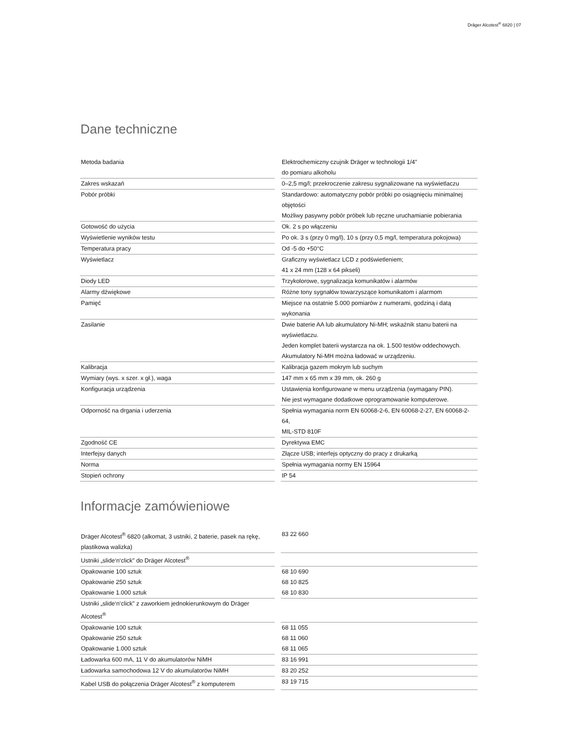Dräger Alcotest<sup>®</sup> 6820 | 07
Dane techniczne
| Metoda badania | | Elektrochemiczny czujnik Dräger w technologii 1/4” do pomiaru alkoholu |
| Zakres wskazań | | 0–2,5 mg/l; przekroczenie zakresu sygnalizowane na wyświetlaczu |
| Pobór próbki | | Standardowo: automatyczny pobór próbki po osiągnięciu minimalnej objętości Możliwy pasywny pobór próbek lub ręczne uruchamianie pobierania |
| Gotowość do użycia | | Ok. 2 s po włączeniu |
| Wyświetlenie wyników testu | | Po ok. 3 s (przy 0 mg/l), 10 s (przy 0,5 mg/l, temperatura pokojowa) |
| Temperatura pracy | | Od -5 do +50°C |
| Wyświetlacz | | Graficzny wyświetlacz LCD z podświetleniem; 41 x 24 mm (128 x 64 pikseli) |
| Diody LED | | Trzykolorowe, sygnalizacja komunikatów i alarmów |
| Alarmy dźwiękowe | | Różne tony sygnałów towarzyszące komunikatom i alarmom |
| Pamięć | | Miejsce na ostatnie 5.000 pomiarów z numerami, godziną i datą wykonania |
| Zasilanie | | Dwie baterie AA lub akumulatory Ni-MH; wskaźnik stanu baterii na wyświetlaczu. Jeden komplet baterii wystarcza na ok. 1.500 testów oddechowych. Akumulatory Ni-MH można ładować w urządzeniu. |
| Kalibracja | | Kalibracja gazem mokrym lub suchym |
| Wymiary (wys. x szer. x gł.), waga | | 147 mm x 65 mm x 39 mm, ok. 260 g |
| Konfiguracja urządzenia | | Ustawienia konfigurowane w menu urządzenia (wymagany PIN). Nie jest wymagane dodatkowe oprogramowanie komputerowe. |
| Odporność na drgania i uderzenia | | Spełnia wymagania norm EN 60068-2-6, EN 60068-2-27, EN 60068-2-64, MIL-STD 810F |
| Zgodność CE | | Dyrektywa EMC |
| Interfejsy danych | | Złącze USB; interfejs optyczny do pracy z drukarką |
| Norma | | Spełnia wymagania normy EN 15964 |
| Stopień ochrony | | IP 54 |
Informacje zamówieniowe
| Dräger Alcotest<sup>®</sup> 6820 (alkomat, 3 ustniki, 2 baterie, pasek na rękę, plastikowa walizka) | | 83 22 660 |
| Ustniki „slide‘n‘click” do Dräger Alcotest<sup>®</sup> | | |
| Opakowanie 100 sztuk | | 68 10 690 |
| Opakowanie 250 sztuk | | 68 10 825 |
| Opakowanie 1.000 sztuk | | 68 10 830 |
| Ustniki „slide‘n‘click” z zaworkiem jednokierunkowym do Dräger Alcotest<sup>®</sup> | | |
| Opakowanie 100 sztuk | | 68 11 055 |
| Opakowanie 250 sztuk | | 68 11 060 |
| Opakowanie 1.000 sztuk | | 68 11 065 |
| Ładowarka 600 mA, 11 V do akumulatorów NiMH | | 83 16 991 |
| Ładowarka samochodowa 12 V do akumulatorów NiMH | | 83 20 252 |
| Kabel USB do połączenia Dräger Alcotest<sup>®</sup> z komputerem | | 83 19 715 |